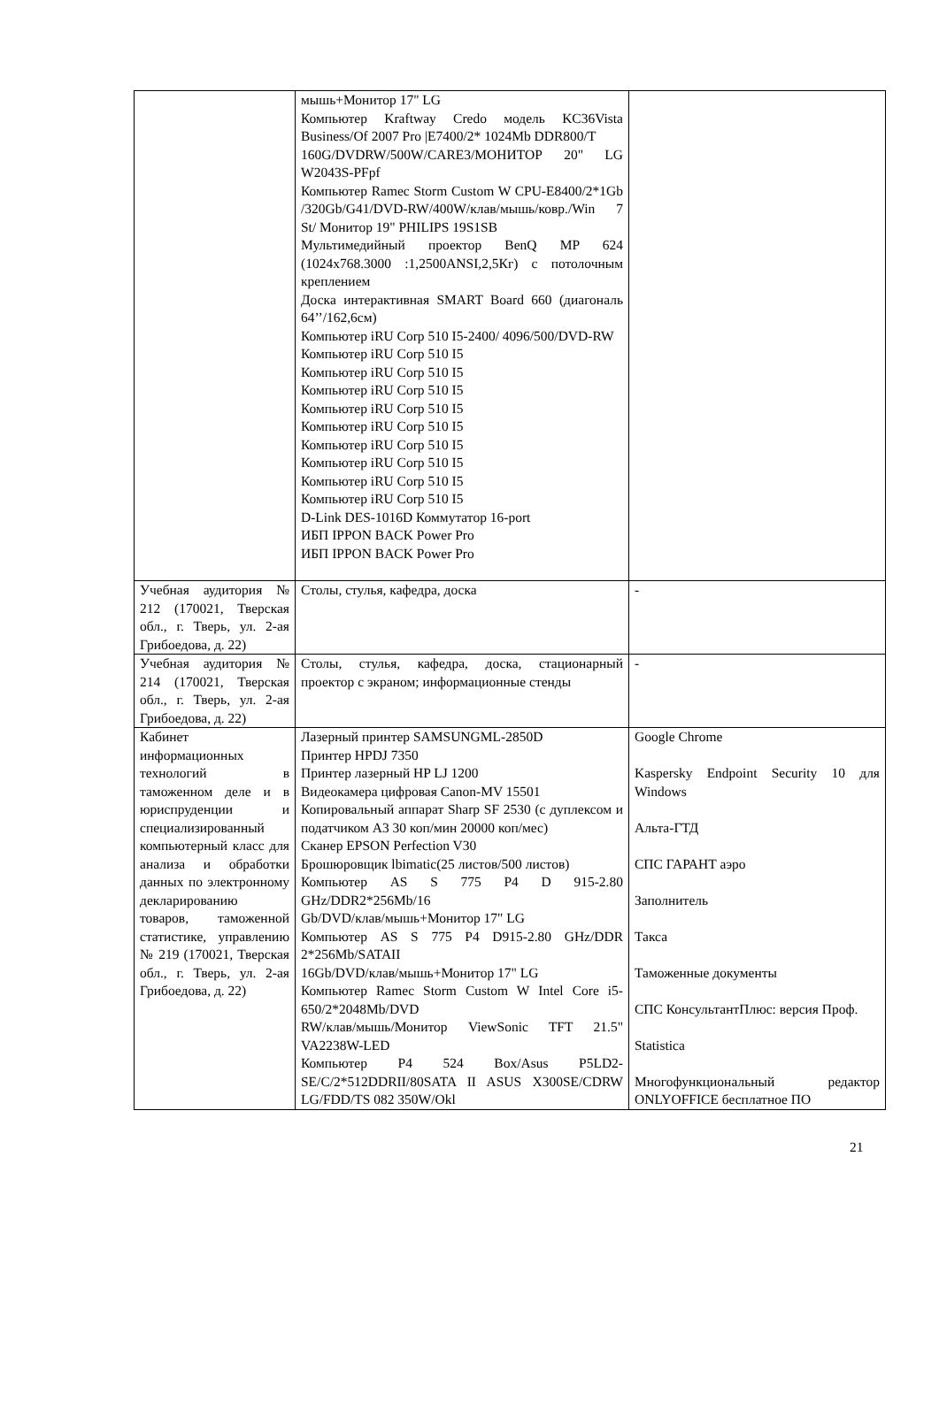| | мышь+Монитор 17" LG Компьютер Kraftway Credo модель KC36Vista Business/Of 2007 Pro /E7400/2* 1024Mb DDR800/T 160G/DVDRW/500W/CARE3/МОНИТОР 20" LG W2043S-PFpf Компьютер Ramec Storm Custom W CPU-E8400/2*1Gb /320Gb/G41/DVD-RW/400W/клав/мышь/ковр./Win 7 St/ Монитор 19" PHILIPS 19S1SB Мультимедийный проектор BenQ MP 624 (1024x768.3000 :1,2500ANSI,2,5Кг) с потолочным креплением Доска интерактивная SMART Board 660 (диагональ 64’’/162,6см) Компьютер iRU Corp 510 I5-2400/ 4096/500/DVD-RW Компьютер iRU Corp 510 I5 Компьютер iRU Corp 510 I5 Компьютер iRU Corp 510 I5 Компьютер iRU Corp 510 I5 Компьютер iRU Corp 510 I5 Компьютер iRU Corp 510 I5 Компьютер iRU Corp 510 I5 Компьютер iRU Corp 510 I5 Компьютер iRU Corp 510 I5 D-Link DES-1016D Коммутатор 16-port ИБП IPPON BACK Power Pro ИБП IPPON BACK Power Pro | |
| Учебная аудитория № 212 (170021, Тверская обл., г. Тверь, ул. 2-ая Грибоедова, д. 22) | Столы, стулья, кафедра, доска | - |
| Учебная аудитория № 214 (170021, Тверская обл., г. Тверь, ул. 2-ая Грибоедова, д. 22) | Столы, стулья, кафедра, доска, стационарный проектор с экраном; информационные стенды | - |
| Кабинет информационных технологий в таможенном деле и в юриспруденции и специализированный компьютерный класс для анализа и обработки данных по электронному декларированию товаров, таможенной статистике, управлению № 219 (170021, Тверская обл., г. Тверь, ул. 2-ая Грибоедова, д. 22) | Лазерный принтер SAMSUNGML-2850D Принтер HPDJ 7350 Принтер лазерный HP LJ 1200 Видеокамера цифровая Canon-MV 15501 Копировальный аппарат Sharp SF 2530 (с дуплексом и податчиком А3 30 коп/мин 20000 коп/мес) Сканер EPSON Perfection V30 Брошюровщик lbimatic(25 листов/500 листов) Компьютер AS S 775 P4 D 915-2.80 GHz/DDR2*256Mb/16 Gb/DVD/клав/мышь+Монитор 17" LG Компьютер AS S 775 P4 D915-2.80 GHz/DDR 2*256Mb/SATAII 16Gb/DVD/клав/мышь+Монитор 17" LG Компьютер Ramec Storm Custom W Intel Core i5-650/2*2048Mb/DVD RW/клав/мышь/Монитор ViewSonic TFT 21.5" VA2238W-LED Компьютер P4 524 Box/Asus P5LD2-SE/C/2*512DDRII/80SATA II ASUS X300SE/CDRW LG/FDD/TS 082 350W/Okl | Google Chrome Kaspersky Endpoint Security 10 для Windows Альта-ГТД СПС ГАРАНТ аэро Заполнитель Такса Таможенные документы СПС КонсультантПлюс: версия Проф. Statistica Многофункциональный редактор ONLYOFFICE бесплатное ПО |
21